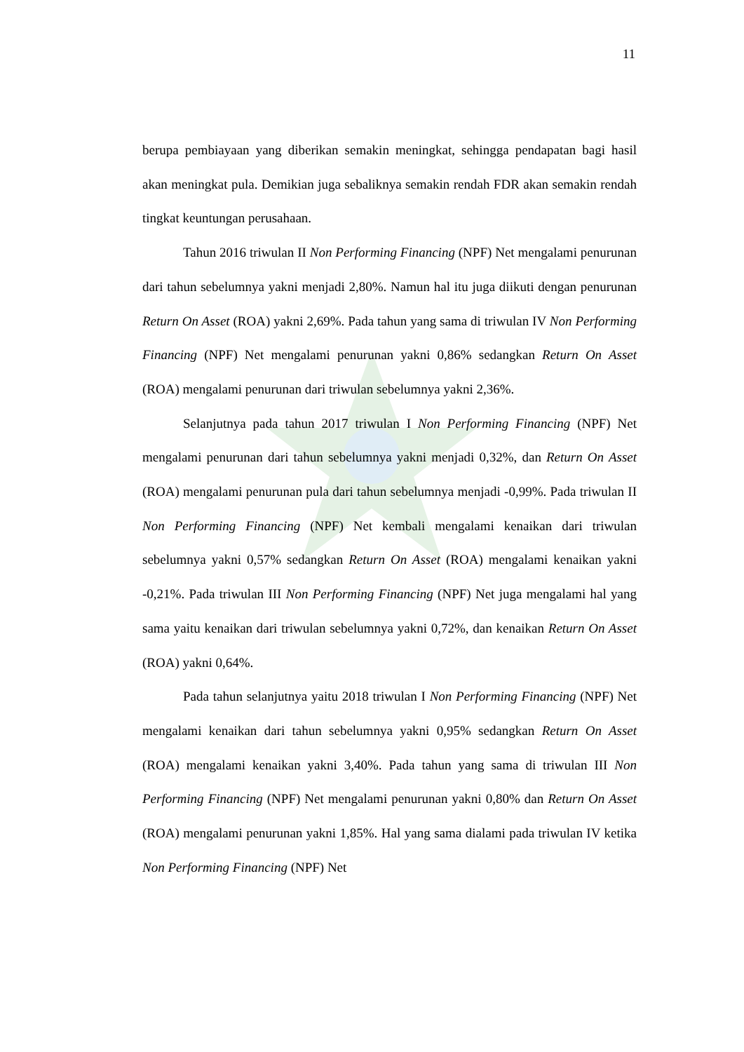11
berupa pembiayaan yang diberikan semakin meningkat, sehingga pendapatan bagi hasil akan meningkat pula. Demikian juga sebaliknya semakin rendah FDR akan semakin rendah tingkat keuntungan perusahaan.
Tahun 2016 triwulan II Non Performing Financing (NPF) Net mengalami penurunan dari tahun sebelumnya yakni menjadi 2,80%. Namun hal itu juga diikuti dengan penurunan Return On Asset (ROA) yakni 2,69%. Pada tahun yang sama di triwulan IV Non Performing Financing (NPF) Net mengalami penurunan yakni 0,86% sedangkan Return On Asset (ROA) mengalami penurunan dari triwulan sebelumnya yakni 2,36%.
Selanjutnya pada tahun 2017 triwulan I Non Performing Financing (NPF) Net mengalami penurunan dari tahun sebelumnya yakni menjadi 0,32%, dan Return On Asset (ROA) mengalami penurunan pula dari tahun sebelumnya menjadi -0,99%. Pada triwulan II Non Performing Financing (NPF) Net kembali mengalami kenaikan dari triwulan sebelumnya yakni 0,57% sedangkan Return On Asset (ROA) mengalami kenaikan yakni -0,21%. Pada triwulan III Non Performing Financing (NPF) Net juga mengalami hal yang sama yaitu kenaikan dari triwulan sebelumnya yakni 0,72%, dan kenaikan Return On Asset (ROA) yakni 0,64%.
Pada tahun selanjutnya yaitu 2018 triwulan I Non Performing Financing (NPF) Net mengalami kenaikan dari tahun sebelumnya yakni 0,95% sedangkan Return On Asset (ROA) mengalami kenaikan yakni 3,40%. Pada tahun yang sama di triwulan III Non Performing Financing (NPF) Net mengalami penurunan yakni 0,80% dan Return On Asset (ROA) mengalami penurunan yakni 1,85%. Hal yang sama dialami pada triwulan IV ketika Non Performing Financing (NPF) Net